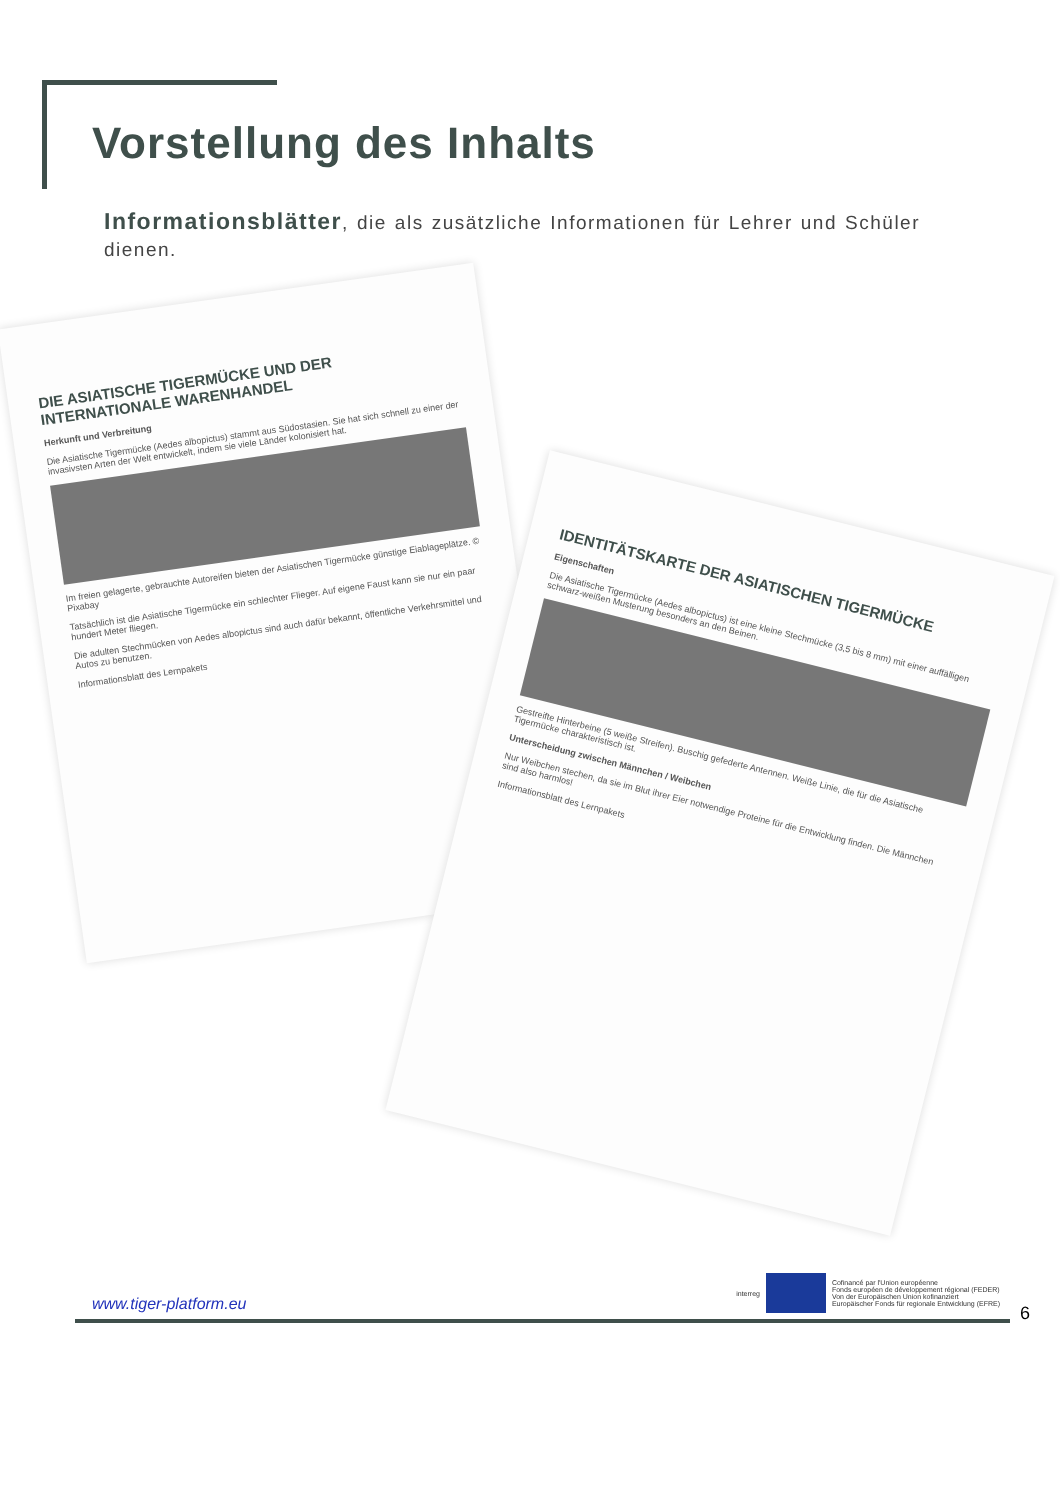Vorstellung des Inhalts
Informationsblätter, die als zusätzliche Informationen für Lehrer und Schüler dienen.
DIE ASIATISCHE TIGERMÜCKE UND DER INTERNATIONALE WARENHANDEL
Herkunft und Verbreitung
Die Asiatische Tigermücke (Aedes albopictus) stammt aus Südostasien. Sie hat sich schnell zu einer der invasivsten Arten der Welt entwickelt, indem sie viele Länder kolonisiert hat.
Im freien gelagerte, gebrauchte Autoreifen bieten der Asiatischen Tigermücke günstige Eiablageplätze. © Pixabay
Tatsächlich ist die Asiatische Tigermücke ein schlechter Flieger. Auf eigene Faust kann sie nur ein paar hundert Meter fliegen.
Die adulten Stechmücken von Aedes albopictus sind auch dafür bekannt, öffentliche Verkehrsmittel und Autos zu benutzen.
Informationsblatt des Lernpakets
IDENTITÄTSKARTE DER ASIATISCHEN TIGERMÜCKE
Eigenschaften
Die Asiatische Tigermücke (Aedes albopictus) ist eine kleine Stechmücke (3,5 bis 8 mm) mit einer auffälligen schwarz-weißen Musterung besonders an den Beinen.
Gestreifte Hinterbeine (5 weiße Streifen). Buschig gefederte Antennen. Weiße Linie, die für die Asiatische Tigermücke charakteristisch ist.
Unterscheidung zwischen Männchen / Weibchen
Nur Weibchen stechen, da sie im Blut ihrer Eier notwendige Proteine für die Entwicklung finden. Die Männchen sind also harmlos!
Informationsblatt des Lernpakets
www.tiger-platform.eu
interreg
Cofinancé par l'Union européenne
Fonds européen de développement régional (FEDER)
Von der Europäischen Union kofinanziert
Europäischer Fonds für regionale Entwicklung (EFRE)
6